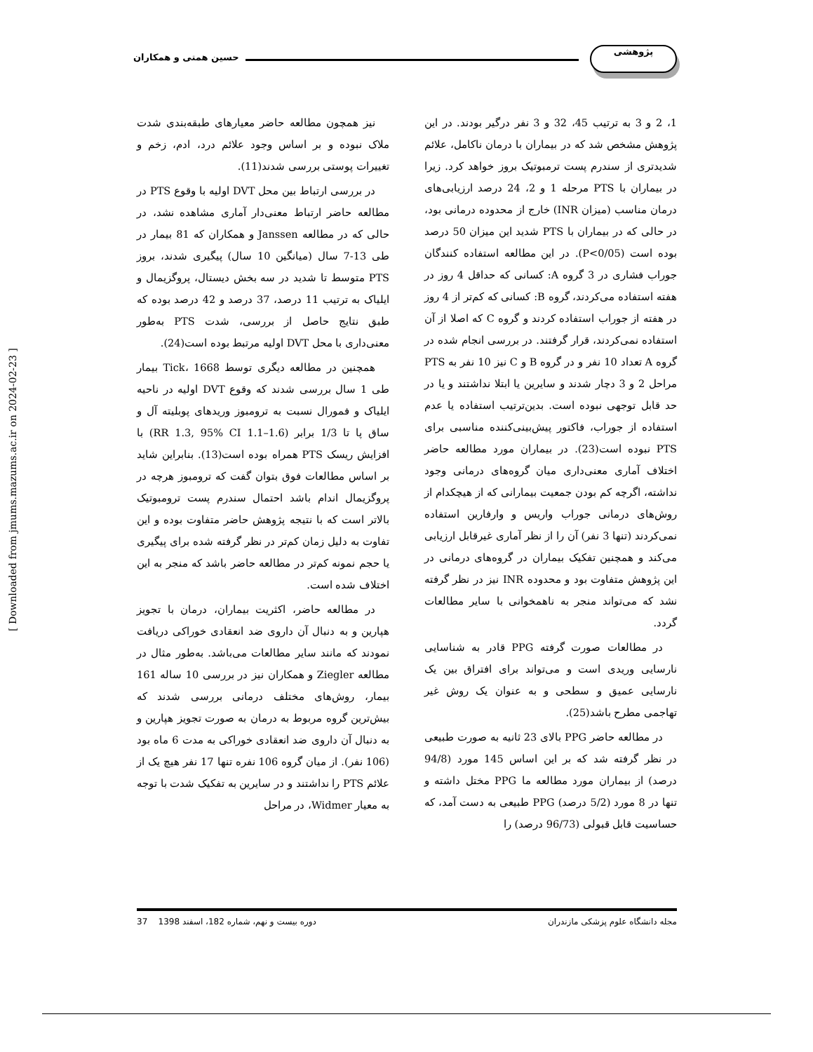حسین همتی و همکاران
پژوهشی
نیز همچون مطالعه حاضر معیارهای طبقه‌بندی شدت ملاک نبوده و بر اساس وجود علائم درد، ادم، زخم و تغییرات پوستی بررسی شدند(11).
در بررسی ارتباط بین محل DVT اولیه با وقوع PTS در مطالعه حاضر ارتباط معنی‌دار آماری مشاهده نشد، در حالی که در مطالعه Janssen و همکاران که 81 بیمار در طی 13-7 سال (میانگین 10 سال) پیگیری شدند، بروز PTS متوسط تا شدید در سه بخش دیستال، پروگزیمال و ایلیاک به ترتیب 11 درصد، 37 درصد و 42 درصد بوده که طبق نتایج حاصل از بررسی، شدت PTS به‌طور معنی‌داری با محل DVT اولیه مرتبط بوده است(24).
همچنین در مطالعه دیگری توسط Tick، 1668 بیمار طی 1 سال بررسی شدند که وقوع DVT اولیه در ناحیه ایلیاک و فمورال نسبت به ترومبوز وریدهای پوبلیته آل و ساق پا تا 1/3 برابر (RR 1.3, 95% CI 1.1–1.6) با افزایش ریسک PTS همراه بوده است(13). بنابراین شاید بر اساس مطالعات فوق بتوان گفت که ترومبوز هرچه در پروگزیمال اندام باشد احتمال سندرم پست ترومبوتیک بالاتر است که با نتیجه پژوهش حاضر متفاوت بوده و این تفاوت به دلیل زمان کم‌تر در نظر گرفته شده برای پیگیری یا حجم نمونه کم‌تر در مطالعه حاضر باشد که منجر به این اختلاف شده است.
در مطالعه حاضر، اکثریت بیماران، درمان با تجویز هپارین و به دنبال آن داروی ضد انعقادی خوراکی دریافت نمودند که مانند سایر مطالعات می‌باشد. به‌طور مثال در مطالعه Ziegler و همکاران نیز در بررسی 10 ساله 161 بیمار، روش‌های مختلف درمانی بررسی شدند که بیش‌ترین گروه مربوط به درمان به صورت تجویز هپارین و به دنبال آن داروی ضد انعقادی خوراکی به مدت 6 ماه بود (106 نفر). از میان گروه 106 نفره تنها 17 نفر هیچ یک از علائم PTS را نداشتند و در سایرین به تفکیک شدت با توجه به معیار Widmer، در مراحل
1، 2 و 3 به ترتیب 45، 32 و 3 نفر درگیر بودند. در این پژوهش مشخص شد که در بیماران با درمان ناکامل، علائم شدیدتری از سندرم پست ترمبوتیک بروز خواهد کرد. زیرا در بیماران با PTS مرحله 1 و 2، 24 درصد ارزیابی‌های درمان مناسب (میزان INR) خارج از محدوده درمانی بود، در حالی که در بیماران با PTS شدید این میزان 50 درصد بوده است (P<0/05). در این مطالعه استفاده کنندگان جوراب فشاری در 3 گروه A: کسانی که حداقل 4 روز در هفته استفاده می‌کردند، گروه B: کسانی که کم‌تر از 4 روز در هفته از جوراب استفاده کردند و گروه C که اصلا از آن استفاده نمی‌کردند، قرار گرفتند. در بررسی انجام شده در گروه A تعداد 10 نفر و در گروه B و C نیز 10 نفر به PTS مراحل 2 و 3 دچار شدند و سایرین یا ابتلا نداشتند و یا در حد قابل توجهی نبوده است. بدین‌ترتیب استفاده یا عدم استفاده از جوراب، فاکتور پیش‌بینی‌کننده مناسبی برای PTS نبوده است(23). در بیماران مورد مطالعه حاضر اختلاف آماری معنی‌داری میان گروه‌های درمانی وجود نداشته، اگرچه کم بودن جمعیت بیمارانی که از هیچکدام از روش‌های درمانی جوراب واریس و وارفارین استفاده نمی‌کردند (تنها 3 نفر) آن را از نظر آماری غیرقابل ارزیابی می‌کند و همچنین تفکیک بیماران در گروه‌های درمانی در این پژوهش متفاوت بود و محدوده INR نیز در نظر گرفته نشد که می‌تواند منجر به ناهمخوانی با سایر مطالعات گردد.
در مطالعات صورت گرفته PPG قادر به شناسایی نارسایی وریدی است و می‌تواند برای افتراق بین یک نارسایی عمیق و سطحی و به عنوان یک روش غیر تهاجمی مطرح باشد(25).
در مطالعه حاضر PPG بالای 23 ثانیه به صورت طبیعی در نظر گرفته شد که بر این اساس 145 مورد (94/8 درصد) از بیماران مورد مطالعه ما PPG مختل داشته و تنها در 8 مورد (5/2 درصد) PPG طبیعی به دست آمد، که حساسیت قابل قبولی (96/73 درصد) را
مجله دانشگاه علوم پزشکی مازندران دوره بیست و نهم، شماره 182، اسفند 1398 37
[ Downloaded from jmums.mazums.ac.ir on 2024-02-23 ]